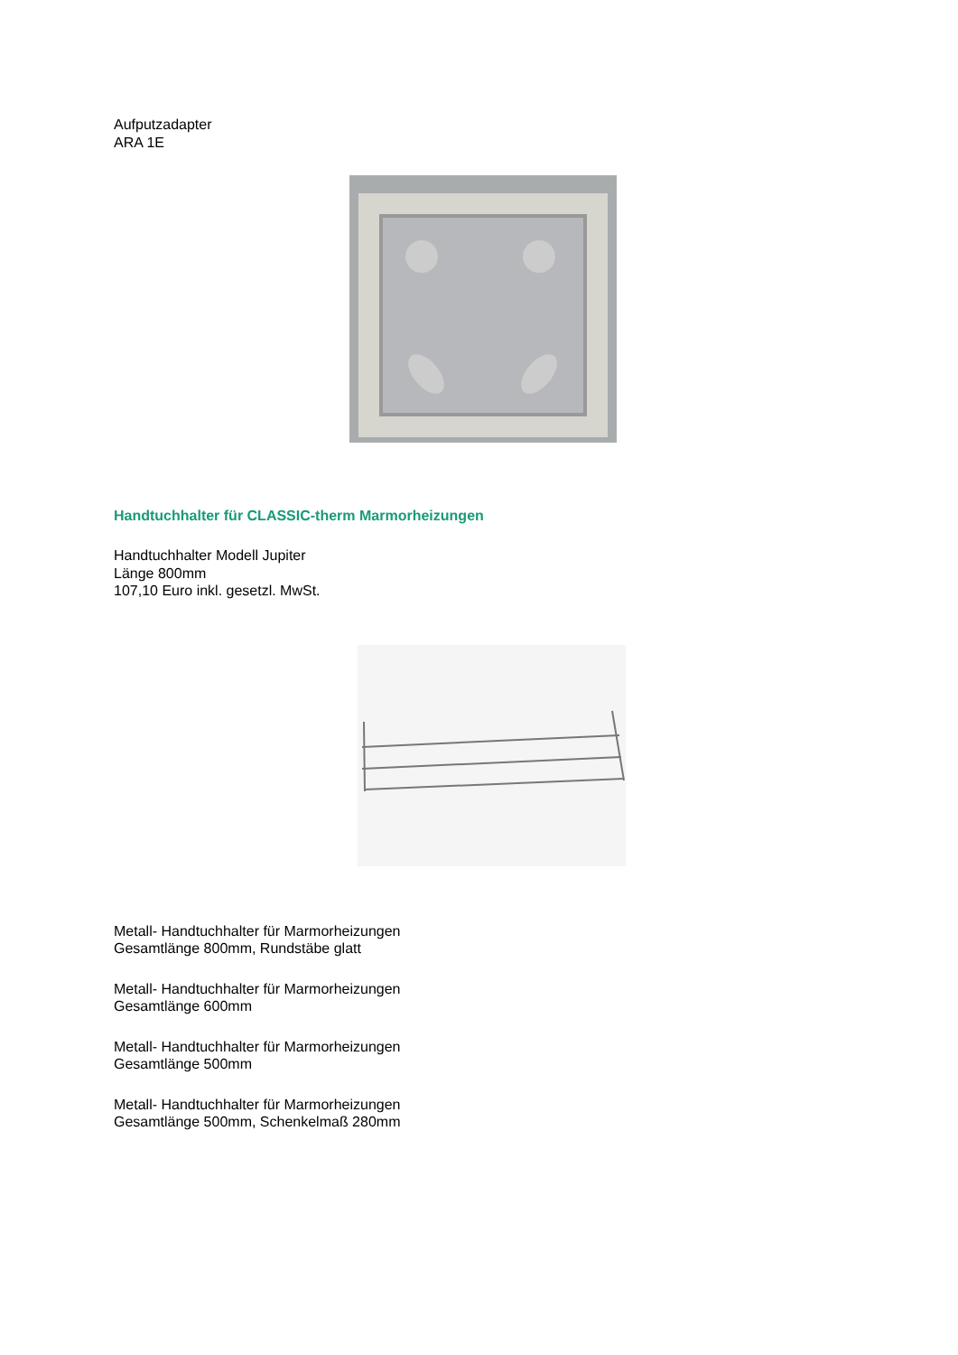Aufputzadapter
ARA 1E
Handtuchhalter für CLASSIC-therm Marmorheizungen
Handtuchhalter Modell Jupiter
Länge 800mm
107,10 Euro inkl. gesetzl. MwSt.
Metall- Handtuchhalter für Marmorheizungen
Gesamtlänge 800mm, Rundstäbe glatt
Metall- Handtuchhalter für Marmorheizungen
Gesamtlänge 600mm
Metall- Handtuchhalter für Marmorheizungen
Gesamtlänge 500mm
Metall- Handtuchhalter für Marmorheizungen
Gesamtlänge 500mm, Schenkelmaß 280mm